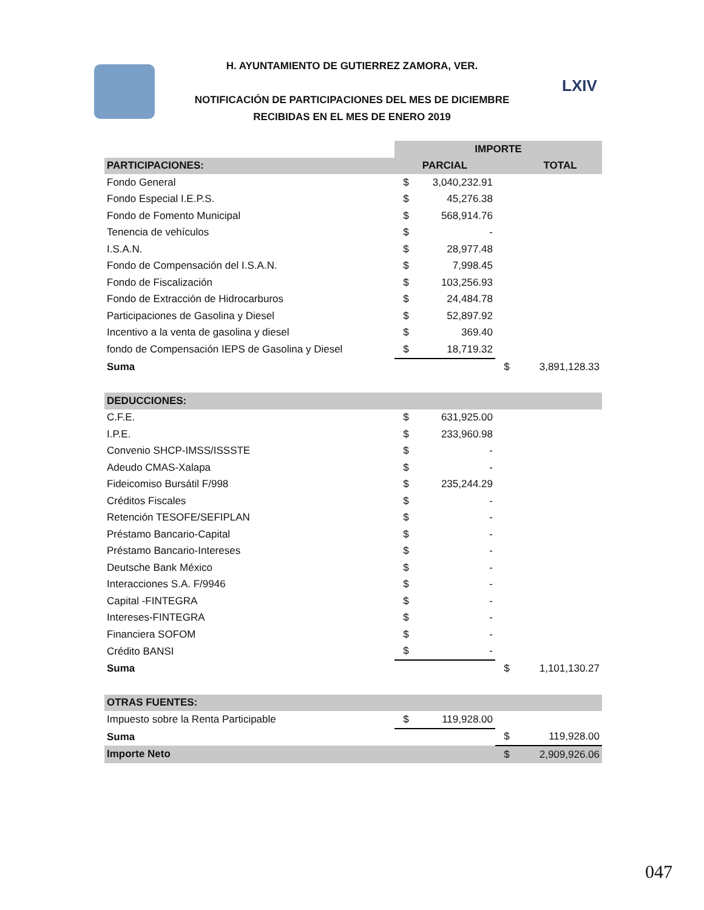H. AYUNTAMIENTO DE GUTIERREZ ZAMORA, VER.
NOTIFICACIÓN DE PARTICIPACIONES DEL MES DE DICIEMBRE
RECIBIDAS EN EL MES DE ENERO 2019
LXIV
| | IMPORTE | | | |
| PARTICIPACIONES: | PARCIAL | | | TOTAL |
| Fondo General | $ | 3,040,232.91 | | |
| Fondo Especial I.E.P.S. | $ | 45,276.38 | | |
| Fondo de Fomento Municipal | $ | 568,914.76 | | |
| Tenencia de vehículos | $ | - | | |
| I.S.A.N. | $ | 28,977.48 | | |
| Fondo de Compensación del I.S.A.N. | $ | 7,998.45 | | |
| Fondo de Fiscalización | $ | 103,256.93 | | |
| Fondo de Extracción de Hidrocarburos | $ | 24,484.78 | | |
| Participaciones de Gasolina y Diesel | $ | 52,897.92 | | |
| Incentivo a la venta de gasolina y diesel | $ | 369.40 | | |
| fondo de Compensación IEPS de Gasolina y Diesel | $ | 18,719.32 | | |
| Suma | | | $ | 3,891,128.33 |
| DEDUCCIONES: | | | | |
| C.F.E. | $ | 631,925.00 | | |
| I.P.E. | $ | 233,960.98 | | |
| Convenio SHCP-IMSS/ISSSTE | $ | - | | |
| Adeudo CMAS-Xalapa | $ | - | | |
| Fideicomiso Bursátil F/998 | $ | 235,244.29 | | |
| Créditos Fiscales | $ | - | | |
| Retención TESOFE/SEFIPLAN | $ | - | | |
| Préstamo Bancario-Capital | $ | - | | |
| Préstamo Bancario-Intereses | $ | - | | |
| Deutsche Bank México | $ | - | | |
| Interacciones S.A. F/9946 | $ | - | | |
| Capital -FINTEGRA | $ | - | | |
| Intereses-FINTEGRA | $ | - | | |
| Financiera SOFOM | $ | - | | |
| Crédito BANSI | $ | - | | |
| Suma | | | $ | 1,101,130.27 |
| OTRAS FUENTES: | | | | |
| Impuesto sobre la Renta Participable | $ | 119,928.00 | | |
| Suma | | | $ | 119,928.00 |
| Importe Neto | | | $ | 2,909,926.06 |
047